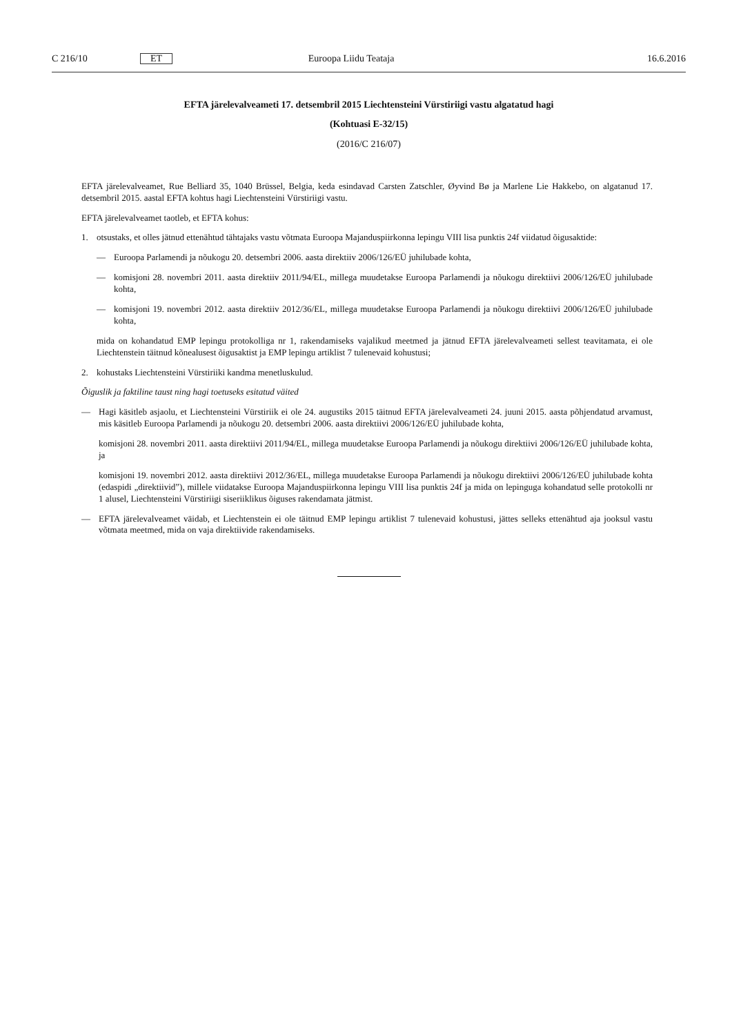C 216/10 ET Euroopa Liidu Teataja 16.6.2016
EFTA järelevalveameti 17. detsembril 2015 Liechtensteini Vürstiriigi vastu algatatud hagi
(Kohtuasi E-32/15)
(2016/C 216/07)
EFTA järelevalveamet, Rue Belliard 35, 1040 Brüssel, Belgia, keda esindavad Carsten Zatschler, Øyvind Bø ja Marlene Lie Hakkebo, on algatanud 17. detsembril 2015. aastal EFTA kohtus hagi Liechtensteini Vürstiriigi vastu.
EFTA järelevalveamet taotleb, et EFTA kohus:
1. otsustaks, et olles jätnud ettenähtud tähtajaks vastu võtmata Euroopa Majanduspiirkonna lepingu VIII lisa punktis 24f viidatud õigusaktide:
— Euroopa Parlamendi ja nõukogu 20. detsembri 2006. aasta direktiiv 2006/126/EÜ juhilubade kohta,
— komisjoni 28. novembri 2011. aasta direktiiv 2011/94/EL, millega muudetakse Euroopa Parlamendi ja nõukogu direktiivi 2006/126/EÜ juhilubade kohta,
— komisjoni 19. novembri 2012. aasta direktiiv 2012/36/EL, millega muudetakse Euroopa Parlamendi ja nõukogu direktiivi 2006/126/EÜ juhilubade kohta,
mida on kohandatud EMP lepingu protokolliga nr 1, rakendamiseks vajalikud meetmed ja jätnud EFTA järelevalve­ameti sellest teavitamata, ei ole Liechtenstein täitnud kõnealusest õigusaktist ja EMP lepingu artiklist 7 tulenevaid kohustusi;
2. kohustaks Liechtensteini Vürstiriiki kandma menetluskulud.
Õiguslik ja faktiline taust ning hagi toetuseks esitatud väited
— Hagi käsitleb asjaolu, et Liechtensteini Vürstiriik ei ole 24. augustiks 2015 täitnud EFTA järelevalveameti 24. juuni 2015. aasta põhjendatud arvamust, mis käsitleb Euroopa Parlamendi ja nõukogu 20. detsembri 2006. aasta direktiivi 2006/126/EÜ juhilubade kohta,
komisjoni 28. novembri 2011. aasta direktiivi 2011/94/EL, millega muudetakse Euroopa Parlamendi ja nõukogu direktiivi 2006/126/EÜ juhilubade kohta, ja
komisjoni 19. novembri 2012. aasta direktiivi 2012/36/EL, millega muudetakse Euroopa Parlamendi ja nõukogu direktiivi 2006/126/EÜ juhilubade kohta (edaspidi „direktiivid”), millele viidatakse Euroopa Majanduspiirkonna lepingu VIII lisa punktis 24f ja mida on lepinguga kohandatud selle protokolli nr 1 alusel, Liechtensteini Vürstiriigi siseriiklikus õiguses rakendamata jätmist.
— EFTA järelevalveamet väidab, et Liechtenstein ei ole täitnud EMP lepingu artiklist 7 tulenevaid kohustusi, jättes selleks ettenähtud aja jooksul vastu võtmata meetmed, mida on vaja direktiivide rakendamiseks.